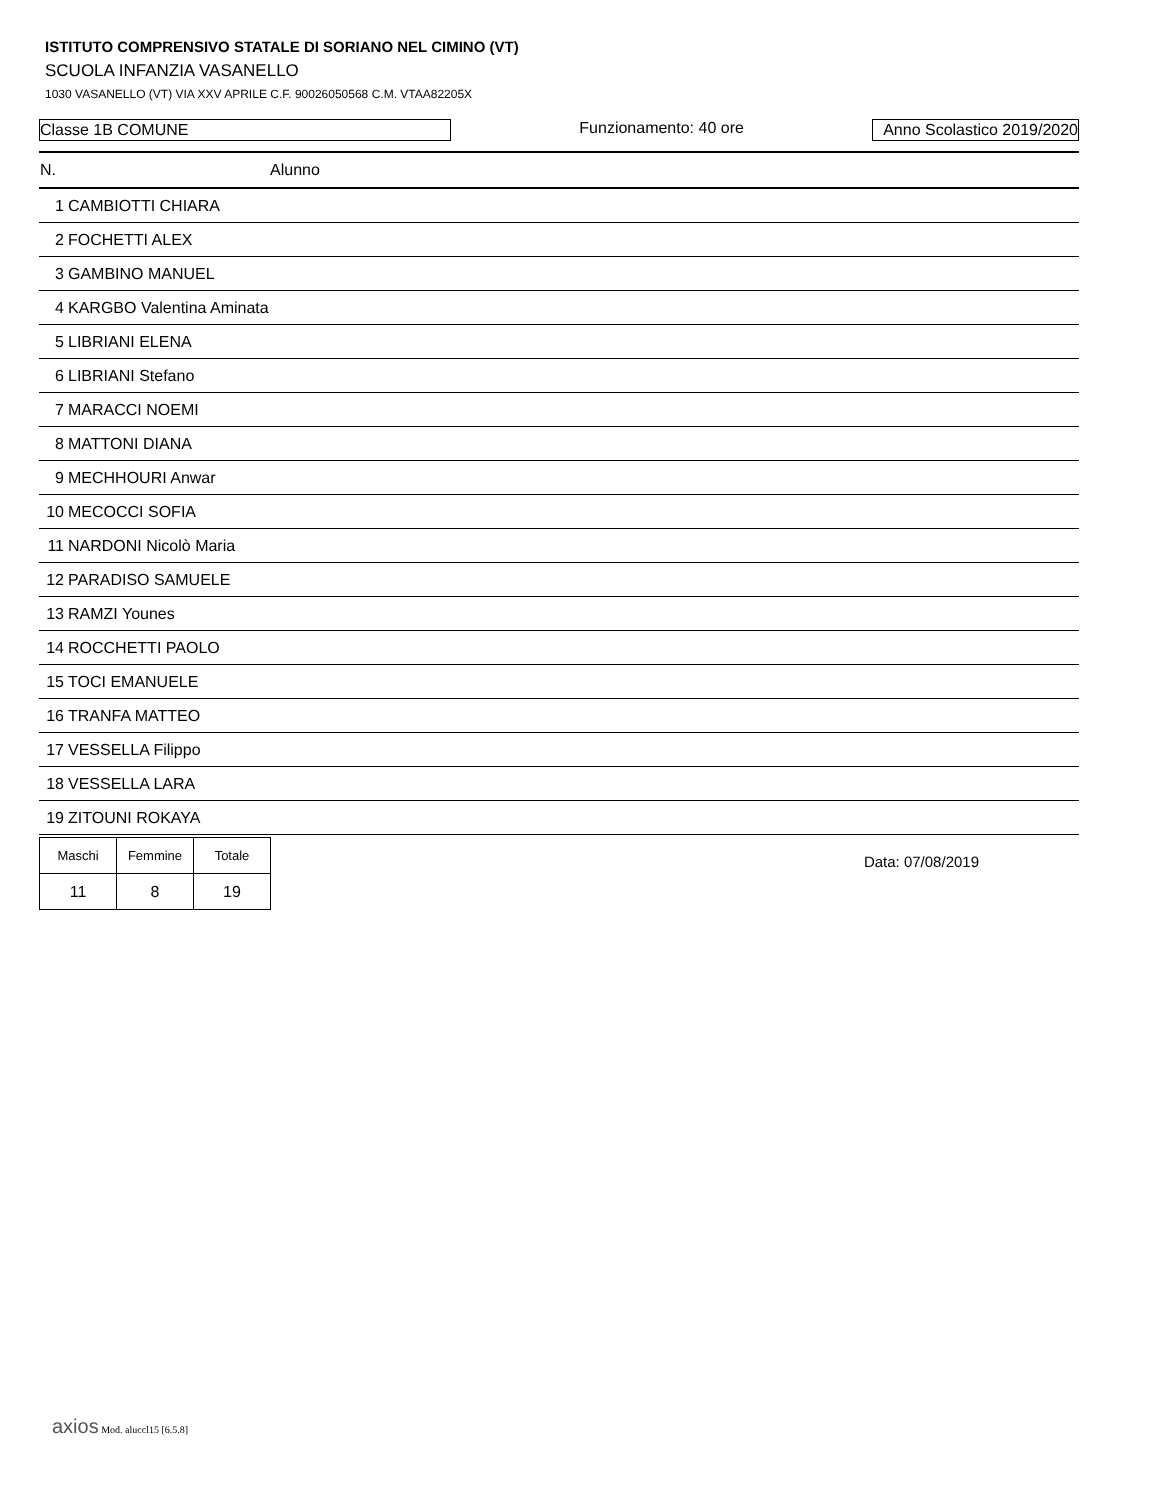ISTITUTO COMPRENSIVO STATALE DI SORIANO NEL CIMINO (VT)
SCUOLA INFANZIA VASANELLO
1030 VASANELLO (VT) VIA XXV APRILE C.F. 90026050568 C.M. VTAA82205X
Classe 1B COMUNE Funzionamento: 40 ore Anno Scolastico 2019/2020
| N. | Alunno |
| --- | --- |
| 1 | CAMBIOTTI CHIARA |
| 2 | FOCHETTI ALEX |
| 3 | GAMBINO MANUEL |
| 4 | KARGBO Valentina Aminata |
| 5 | LIBRIANI ELENA |
| 6 | LIBRIANI Stefano |
| 7 | MARACCI NOEMI |
| 8 | MATTONI DIANA |
| 9 | MECHHOURI Anwar |
| 10 | MECOCCI SOFIA |
| 11 | NARDONI Nicolò Maria |
| 12 | PARADISO SAMUELE |
| 13 | RAMZI Younes |
| 14 | ROCCHETTI PAOLO |
| 15 | TOCI EMANUELE |
| 16 | TRANFA MATTEO |
| 17 | VESSELLA Filippo |
| 18 | VESSELLA LARA |
| 19 | ZITOUNI ROKAYA |
| Maschi | Femmine | Totale |
| --- | --- | --- |
| 11 | 8 | 19 |
Data: 07/08/2019
axios Mod. aluccl15 [6.5.8]